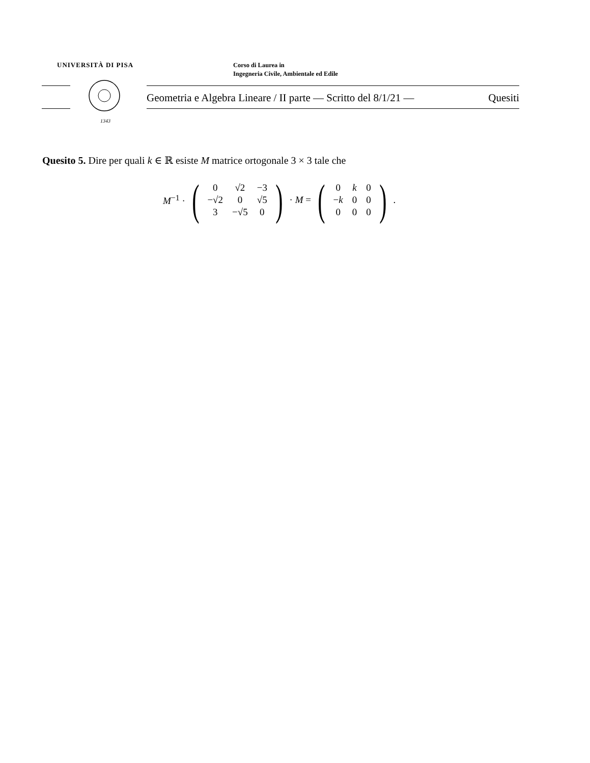UNIVERSITÀ DI PISA
Corso di Laurea in
Ingegneria Civile, Ambientale ed Edile
1343
Geometria e Algebra Lineare / II parte — Scritto del 8/1/21 — Quesiti
Quesito 5. Dire per quali k ∈ ℝ esiste M matrice ortogonale 3 × 3 tale che
M<sup>−1</sup> · (
| 0 | √2 | −3 |
| −√2 | 0 | √5 |
| 3 | −√5 | 0 |
) · M = (
| 0 | k | 0 |
| − k | 0 | 0 |
| 0 | 0 | 0 |
).